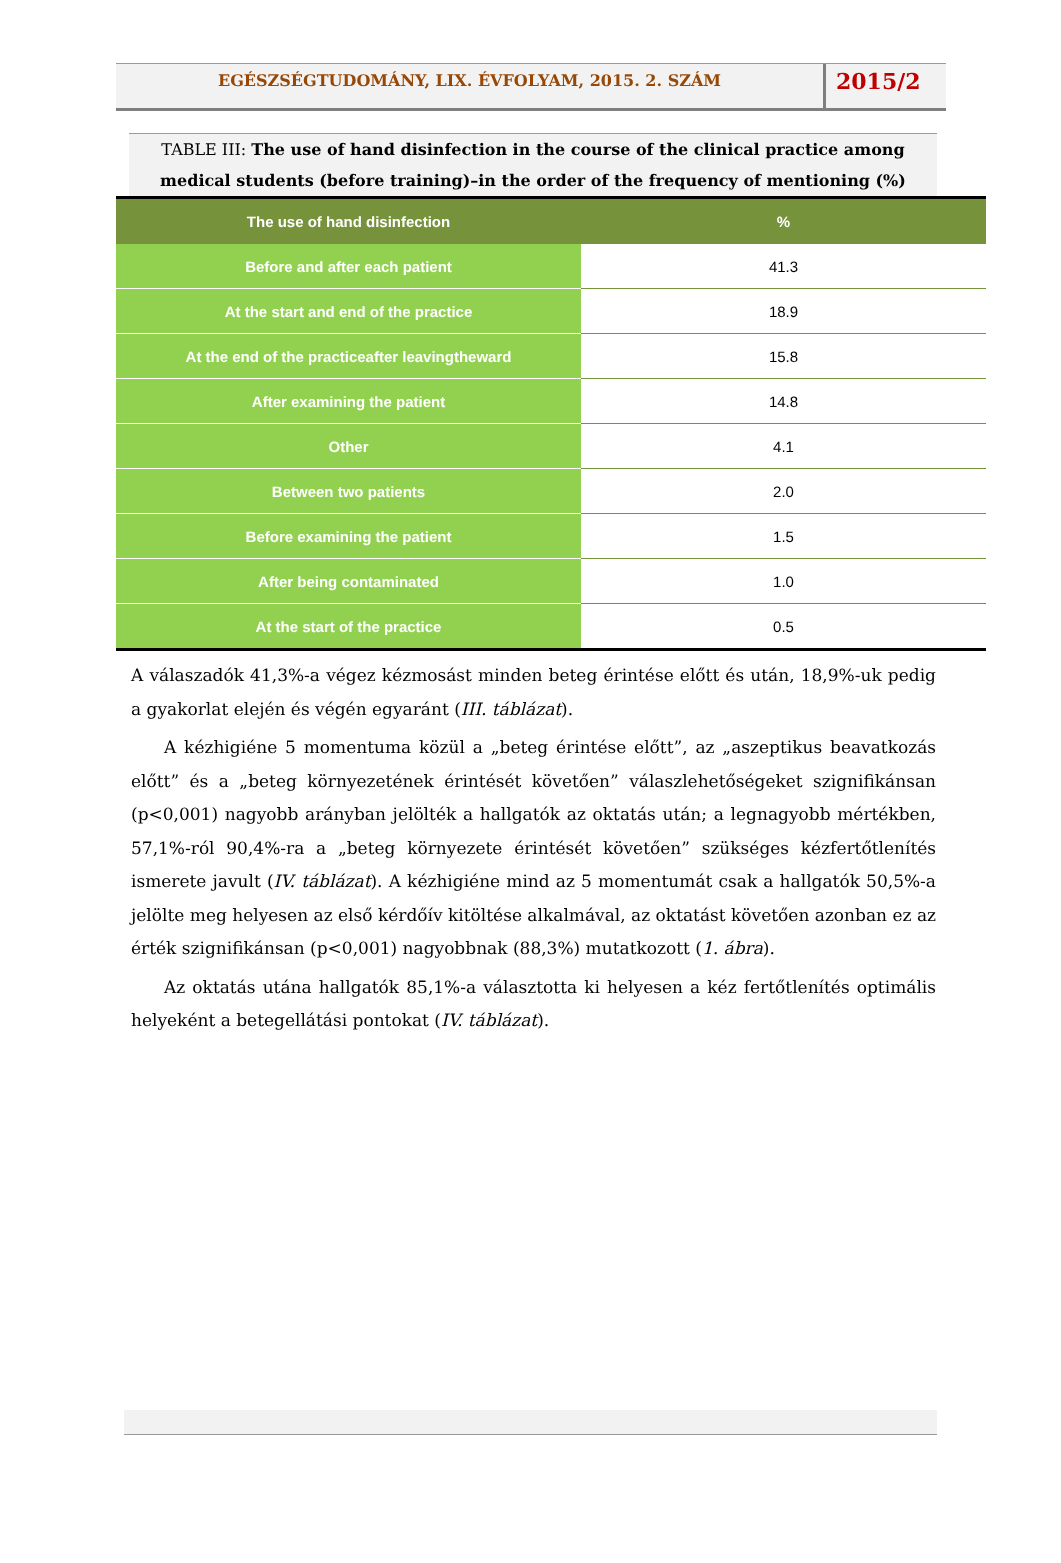EGÉSZSÉGTUDOMÁNY, LIX. ÉVFOLYAM, 2015. 2. SZÁM
2015/2
TABLE III: The use of hand disinfection in the course of the clinical practice among medical students (before training)–in the order of the frequency of mentioning (%)
| The use of hand disinfection | % |
| --- | --- |
| Before and after each patient | 41.3 |
| At the start and end of the practice | 18.9 |
| At the end of the practiceafter leavingtheward | 15.8 |
| After examining the patient | 14.8 |
| Other | 4.1 |
| Between two patients | 2.0 |
| Before examining the patient | 1.5 |
| After being contaminated | 1.0 |
| At the start of the practice | 0.5 |
A válaszadók 41,3%-a végez kézmosást minden beteg érintése előtt és után, 18,9%-uk pedig a gyakorlat elején és végén egyaránt (III. táblázat).
A kézhigiéne 5 momentuma közül a „beteg érintése előtt”, az „aszeptikus beavatkozás előtt” és a „beteg környezetének érintését követően” válaszlehetőségeket szignifikánsan (p<0,001) nagyobb arányban jelölték a hallgatók az oktatás után; a legnagyobb mértékben, 57,1%-ról 90,4%-ra a „beteg környezete érintését követően” szükséges kézfertőtlenítés ismerete javult (IV. táblázat). A kézhigiéne mind az 5 momentumát csak a hallgatók 50,5%-a jelölte meg helyesen az első kérdőív kitöltése alkalmával, az oktatást követően azonban ez az érték szignifikánsan (p<0,001) nagyobbnak (88,3%) mutatkozott (1. ábra).
Az oktatás utána hallgatók 85,1%-a választotta ki helyesen a kéz fertőtlenítés optimális helyeként a betegellátási pontokat (IV. táblázat).